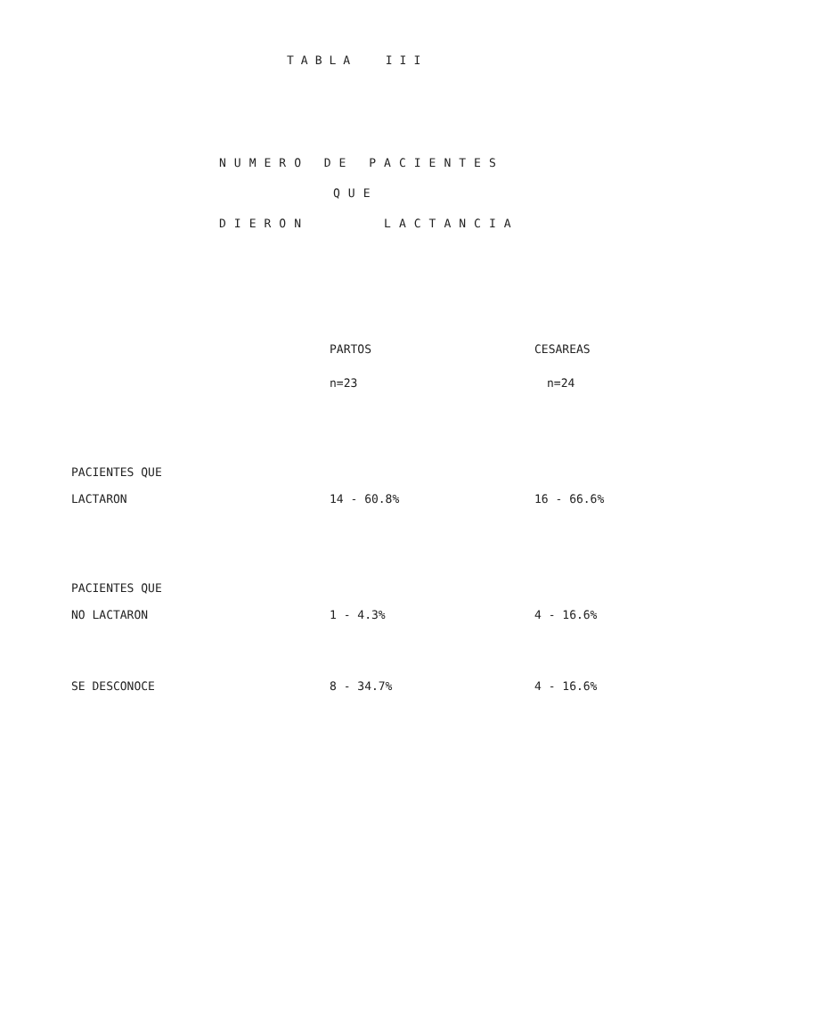TABLA III
NUMERO DE PACIENTES
QUE
DIERON LACTANCIA
| | PARTOS | CESAREAS |
| --- | --- | --- |
| | n=23 | n=24 |
| PACIENTES QUE LACTARON | 14 - 60.8% | 16 - 66.6% |
| PACIENTES QUE NO LACTARON | 1 - 4.3% | 4 - 16.6% |
| SE DESCONOCE | 8 - 34.7% | 4 - 16.6% |